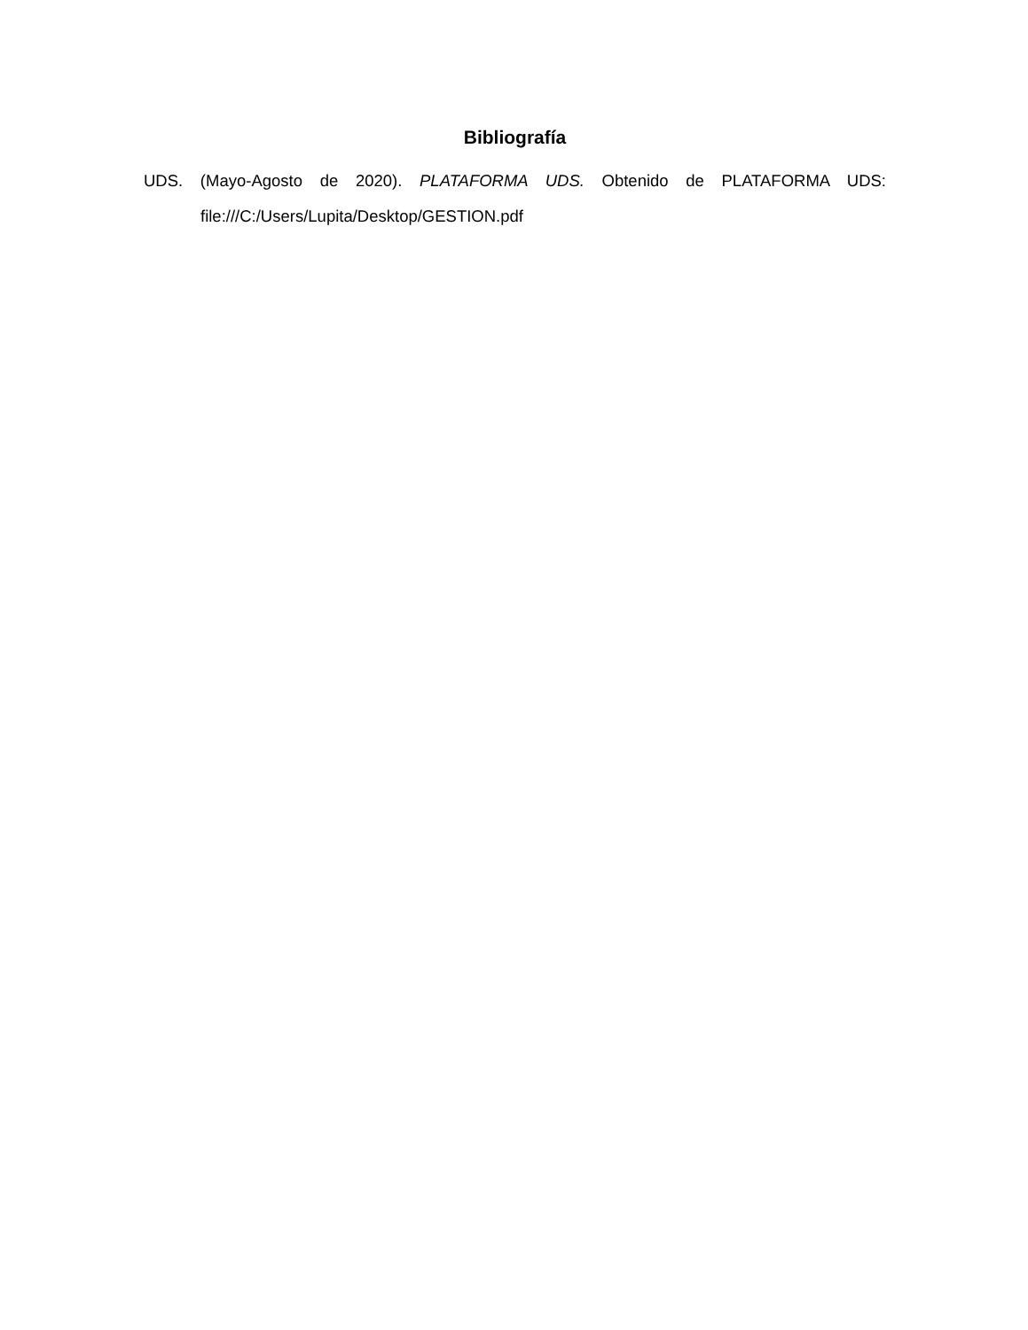Bibliografía
UDS. (Mayo-Agosto de 2020). PLATAFORMA UDS. Obtenido de PLATAFORMA UDS: file:///C:/Users/Lupita/Desktop/GESTION.pdf